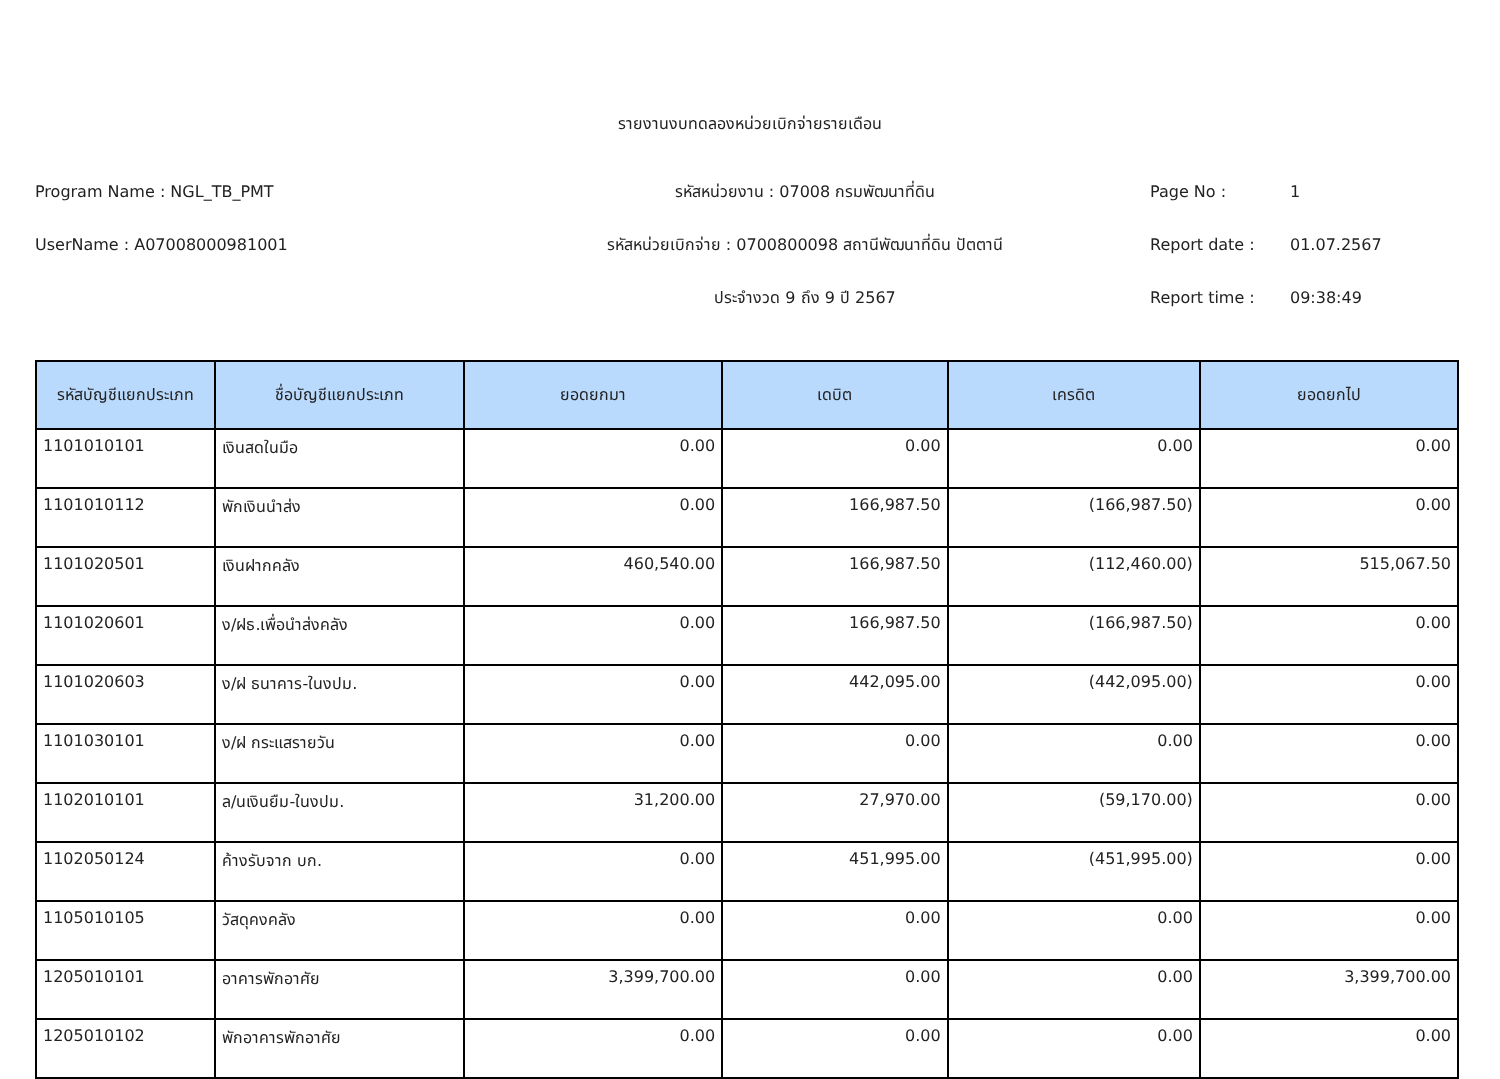รายงานงบทดลองหน่วยเบิกจ่ายรายเดือน
Program Name : NGL_TB_PMT รหัสหน่วยงาน : 07008 กรมพัฒนาที่ดิน Page No : 1
UserName : A07008000981001
รหัสหน่วยเบิกจ่าย : 0700800098 สถานีพัฒนาที่ดิน ปัตตานี
Report date : 01.07.2567
ประจำงวด 9 ถึง 9 ปี 2567 Report time : 09:38:49
| รหัสบัญชีแยกประเภท | ชื่อบัญชีแยกประเภท | ยอดยกมา | เดบิต | เครดิต | ยอดยกไป |
| --- | --- | --- | --- | --- | --- |
| 1101010101 | เงินสดในมือ | 0.00 | 0.00 | 0.00 | 0.00 |
| 1101010112 | พักเงินนำส่ง | 0.00 | 166,987.50 | (166,987.50) | 0.00 |
| 1101020501 | เงินฝากคลัง | 460,540.00 | 166,987.50 | (112,460.00) | 515,067.50 |
| 1101020601 | ง/ฝธ.เพื่อนำส่งคลัง | 0.00 | 166,987.50 | (166,987.50) | 0.00 |
| 1101020603 | ง/ฝ ธนาคาร-ในงปม. | 0.00 | 442,095.00 | (442,095.00) | 0.00 |
| 1101030101 | ง/ฝ กระแสรายวัน | 0.00 | 0.00 | 0.00 | 0.00 |
| 1102010101 | ล/นเงินยืม-ในงปม. | 31,200.00 | 27,970.00 | (59,170.00) | 0.00 |
| 1102050124 | ค้างรับจาก บก. | 0.00 | 451,995.00 | (451,995.00) | 0.00 |
| 1105010105 | วัสดุคงคลัง | 0.00 | 0.00 | 0.00 | 0.00 |
| 1205010101 | อาคารพักอาศัย | 3,399,700.00 | 0.00 | 0.00 | 3,399,700.00 |
| 1205010102 | พักอาคารพักอาศัย | 0.00 | 0.00 | 0.00 | 0.00 |